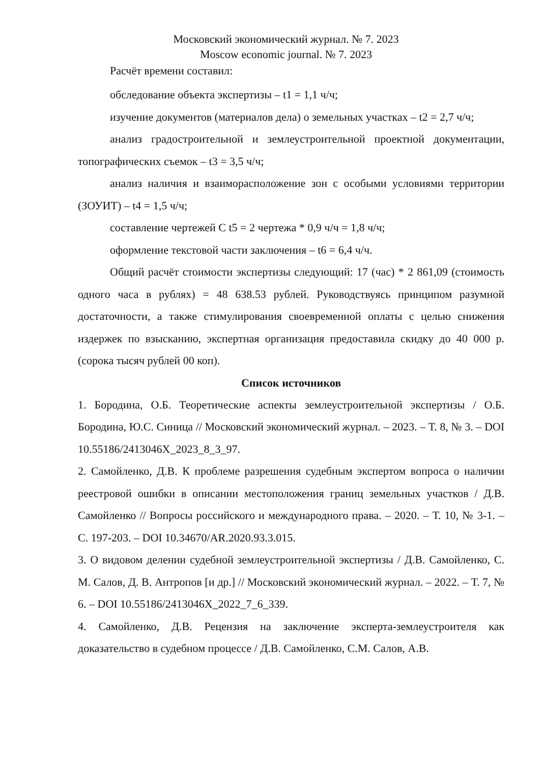Московский экономический журнал. № 7. 2023
Moscow economic journal. № 7. 2023
Расчёт времени составил:
обследование объекта экспертизы – t1 = 1,1 ч/ч;
изучение документов (материалов дела) о земельных участках – t2 = 2,7 ч/ч;
анализ градостроительной и землеустроительной проектной документации, топографических съемок – t3 = 3,5 ч/ч;
анализ наличия и взаиморасположение зон с особыми условиями территории (ЗОУИТ) – t4 = 1,5 ч/ч;
составление чертежей С t5 = 2 чертежа * 0,9 ч/ч = 1,8 ч/ч;
оформление текстовой части заключения – t6 = 6,4 ч/ч.
Общий расчёт стоимости экспертизы следующий: 17 (час) * 2 861,09 (стоимость одного часа в рублях) = 48 638.53 рублей. Руководствуясь принципом разумной достаточности, а также стимулирования своевременной оплаты с целью снижения издержек по взысканию, экспертная организация предоставила скидку до 40 000 р. (сорока тысяч рублей 00 коп).
Список источников
1. Бородина, О.Б. Теоретические аспекты землеустроительной экспертизы / О.Б. Бородина, Ю.С. Синица // Московский экономический журнал. – 2023. – Т. 8, № 3. – DOI 10.55186/2413046X_2023_8_3_97.
2. Самойленко, Д.В. К проблеме разрешения судебным экспертом вопроса о наличии реестровой ошибки в описании местоположения границ земельных участков / Д.В. Самойленко // Вопросы российского и международного права. – 2020. – Т. 10, № 3-1. – С. 197-203. – DOI 10.34670/AR.2020.93.3.015.
3. О видовом делении судебной землеустроительной экспертизы / Д.В. Самойленко, С. М. Салов, Д. В. Антропов [и др.] // Московский экономический журнал. – 2022. – Т. 7, № 6. – DOI 10.55186/2413046X_2022_7_6_339.
4. Самойленко, Д.В. Рецензия на заключение эксперта-землеустроителя как доказательство в судебном процессе / Д.В. Самойленко, С.М. Салов, А.В.